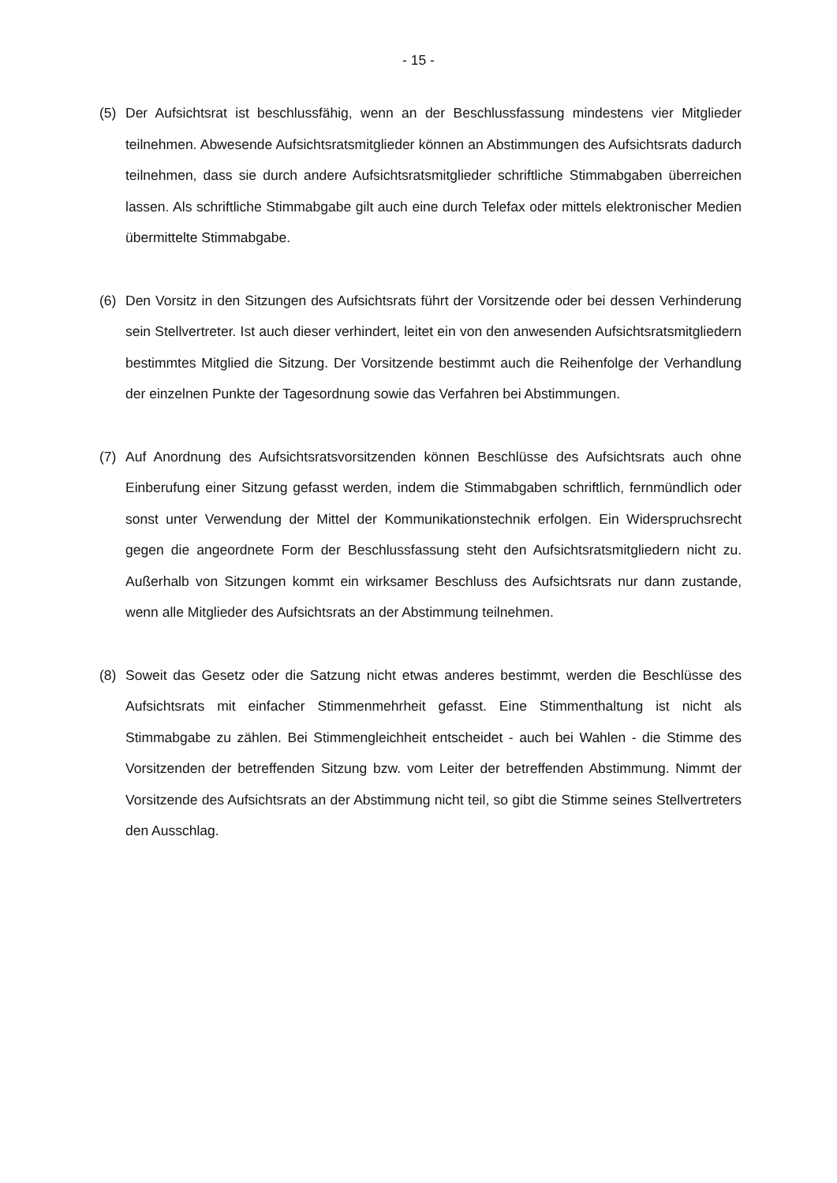- 15 -
(5) Der Aufsichtsrat ist beschlussfähig, wenn an der Beschlussfassung mindestens vier Mitglieder teilnehmen. Abwesende Aufsichtsratsmitglieder können an Abstimmungen des Aufsichtsrats dadurch teilnehmen, dass sie durch andere Aufsichtsratsmitglieder schriftliche Stimmabgaben überreichen lassen. Als schriftliche Stimmabgabe gilt auch eine durch Telefax oder mittels elektronischer Medien übermittelte Stimmabgabe.
(6) Den Vorsitz in den Sitzungen des Aufsichtsrats führt der Vorsitzende oder bei dessen Verhinderung sein Stellvertreter. Ist auch dieser verhindert, leitet ein von den anwesenden Aufsichtsratsmitgliedern bestimmtes Mitglied die Sitzung. Der Vorsitzende bestimmt auch die Reihenfolge der Verhandlung der einzelnen Punkte der Tagesordnung sowie das Verfahren bei Abstimmungen.
(7) Auf Anordnung des Aufsichtsratsvorsitzenden können Beschlüsse des Aufsichtsrats auch ohne Einberufung einer Sitzung gefasst werden, indem die Stimmabgaben schriftlich, fernmündlich oder sonst unter Verwendung der Mittel der Kommunikationstechnik erfolgen. Ein Widerspruchsrecht gegen die angeordnete Form der Beschlussfassung steht den Aufsichtsratsmitgliedern nicht zu. Außerhalb von Sitzungen kommt ein wirksamer Beschluss des Aufsichtsrats nur dann zustande, wenn alle Mitglieder des Aufsichtsrats an der Abstimmung teilnehmen.
(8) Soweit das Gesetz oder die Satzung nicht etwas anderes bestimmt, werden die Beschlüsse des Aufsichtsrats mit einfacher Stimmenmehrheit gefasst. Eine Stimmenthaltung ist nicht als Stimmabgabe zu zählen. Bei Stimmengleichheit entscheidet - auch bei Wahlen - die Stimme des Vorsitzenden der betreffenden Sitzung bzw. vom Leiter der betreffenden Abstimmung. Nimmt der Vorsitzende des Aufsichtsrats an der Abstimmung nicht teil, so gibt die Stimme seines Stellvertreters den Ausschlag.